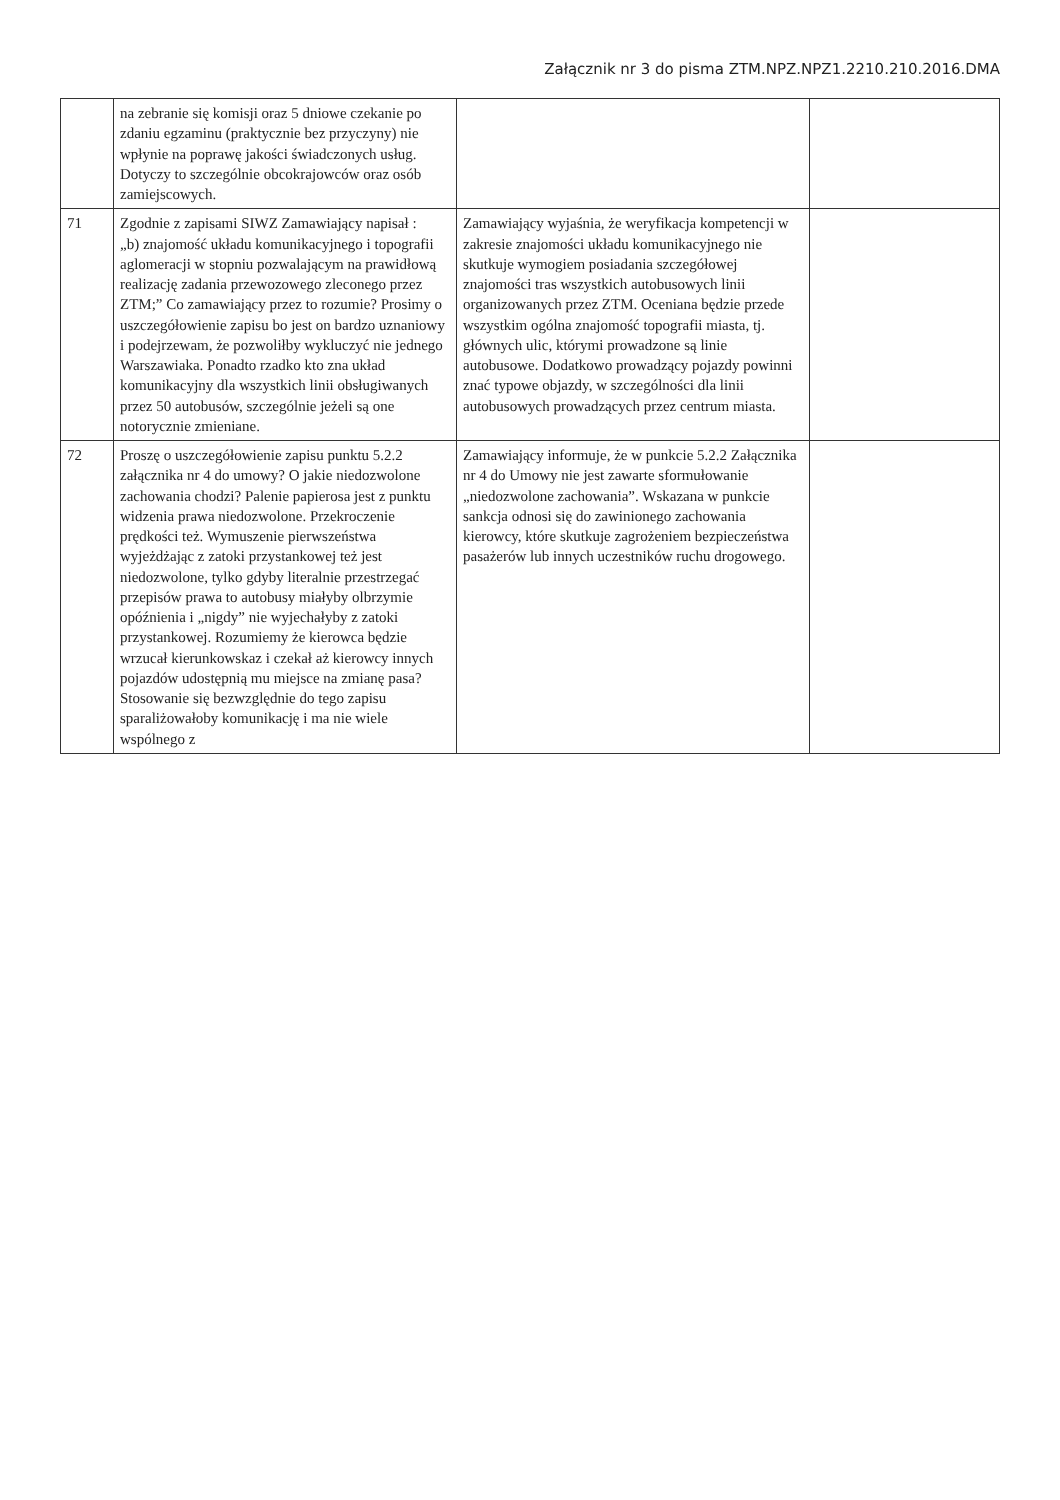Załącznik nr 3 do pisma ZTM.NPZ.NPZ1.2210.210.2016.DMA
| | na zebranie się komisji oraz 5 dniowe czekanie po zdaniu egzaminu (praktycznie bez przyczyny) nie wpłynie na poprawę jakości świadczonych usług. Dotyczy to szczególnie obcokrajowców oraz osób zamiejscowych. | | |
| 71 | Zgodnie z zapisami SIWZ Zamawiający napisał : „b) znajomość układu komunikacyjnego i topografii aglomeracji w stopniu pozwalającym na prawidłową realizację zadania przewozowego zleconego przez ZTM;” Co zamawiający przez to rozumie? Prosimy o uszczegółowienie zapisu bo jest on bardzo uznaniowy i podejrzewam, że pozwoliłby wykluczyć nie jednego Warszawiaka. Ponadto rzadko kto zna układ komunikacyjny dla wszystkich linii obsługiwanych przez 50 autobusów, szczególnie jeżeli są one notorycznie zmieniane. | Zamawiający wyjaśnia, że weryfikacja kompetencji w zakresie znajomości układu komunikacyjnego nie skutkuje wymogiem posiadania szczegółowej znajomości tras wszystkich autobusowych linii organizowanych przez ZTM. Oceniana będzie przede wszystkim ogólna znajomość topografii miasta, tj. głównych ulic, którymi prowadzone są linie autobusowe. Dodatkowo prowadzący pojazdy powinni znać typowe objazdy, w szczególności dla linii autobusowych prowadzących przez centrum miasta. | |
| 72 | Proszę o uszczegółowienie zapisu punktu 5.2.2 załącznika nr 4 do umowy? O jakie niedozwolone zachowania chodzi? Palenie papierosa jest z punktu widzenia prawa niedozwolone. Przekroczenie prędkości też. Wymuszenie pierwszeństwa wyjeżdżając z zatoki przystankowej też jest niedozwolone, tylko gdyby literalnie przestrzegać przepisów prawa to autobusy miałyby olbrzymie opóźnienia i „nigdy” nie wyjechałyby z zatoki przystankowej. Rozumiemy że kierowca będzie wrzucał kierunkowskaz i czekał aż kierowcy innych pojazdów udostępnią mu miejsce na zmianę pasa? Stosowanie się bezwzględnie do tego zapisu sparaliżowałoby komunikację i ma nie wiele wspólnego z | Zamawiający informuje, że w punkcie 5.2.2 Załącznika nr 4 do Umowy nie jest zawarte sformułowanie „niedozwolone zachowania”. Wskazana w punkcie sankcja odnosi się do zawinionego zachowania kierowcy, które skutkuje zagrożeniem bezpieczeństwa pasażerów lub innych uczestników ruchu drogowego. | |